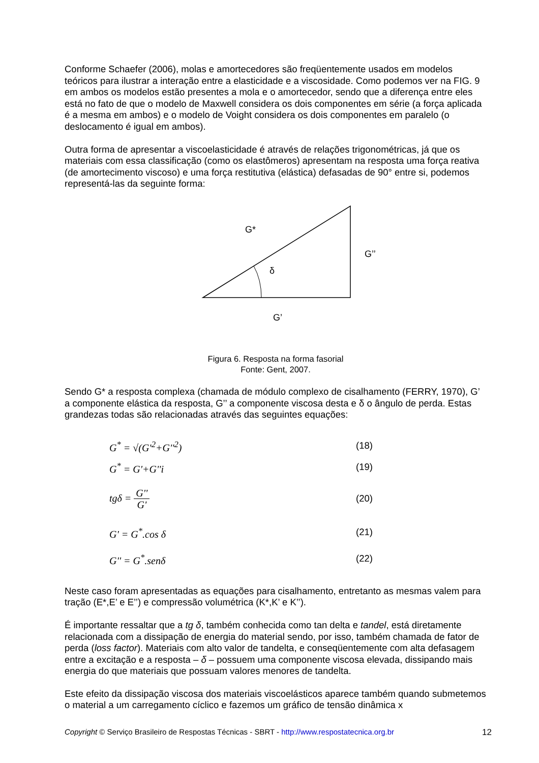Conforme Schaefer (2006), molas e amortecedores são freqüentemente usados em modelos teóricos para ilustrar a interação entre a elasticidade e a viscosidade. Como podemos ver na FIG. 9 em ambos os modelos estão presentes a mola e o amortecedor, sendo que a diferença entre eles está no fato de que o modelo de Maxwell considera os dois componentes em série (a força aplicada é a mesma em ambos) e o modelo de Voight considera os dois componentes em paralelo (o deslocamento é igual em ambos).
Outra forma de apresentar a viscoelasticidade é através de relações trigonométricas, já que os materiais com essa classificação (como os elastômeros) apresentam na resposta uma força reativa (de amortecimento viscoso) e uma força restitutiva (elástica) defasadas de 90° entre si, podemos representá-las da seguinte forma:
G*
G’’
δ
G’
Figura 6. Resposta na forma fasorial
Fonte: Gent, 2007.
Sendo G* a resposta complexa (chamada de módulo complexo de cisalhamento (FERRY, 1970), G’ a componente elástica da resposta, G’’ a componente viscosa desta e δ o ângulo de perda. Estas grandezas todas são relacionadas através das seguintes equações:
G<sup>*</sup> = √(G'<sup>2</sup>+G''<sup>2</sup>) (18)
G<sup>*</sup> = G'+G''i (19)
tgδ = G'' G' (20)
G' = G<sup>*</sup>.cos δ (21)
G'' = G<sup>*</sup>.senδ (22)
Neste caso foram apresentadas as equações para cisalhamento, entretanto as mesmas valem para tração (E*,E’ e E’’) e compressão volumétrica (K*,K’ e K’’).
É importante ressaltar que a tg δ, também conhecida como tan delta e tandel, está diretamente relacionada com a dissipação de energia do material sendo, por isso, também chamada de fator de perda (loss factor). Materiais com alto valor de tandelta, e conseqüentemente com alta defasagem entre a excitação e a resposta – δ – possuem uma componente viscosa elevada, dissipando mais energia do que materiais que possuam valores menores de tandelta.
Este efeito da dissipação viscosa dos materiais viscoelásticos aparece também quando submetemos o material a um carregamento cíclico e fazemos um gráfico de tensão dinâmica x
Copyright © Serviço Brasileiro de Respostas Técnicas - SBRT - http://www.respostatecnica.org.br 12